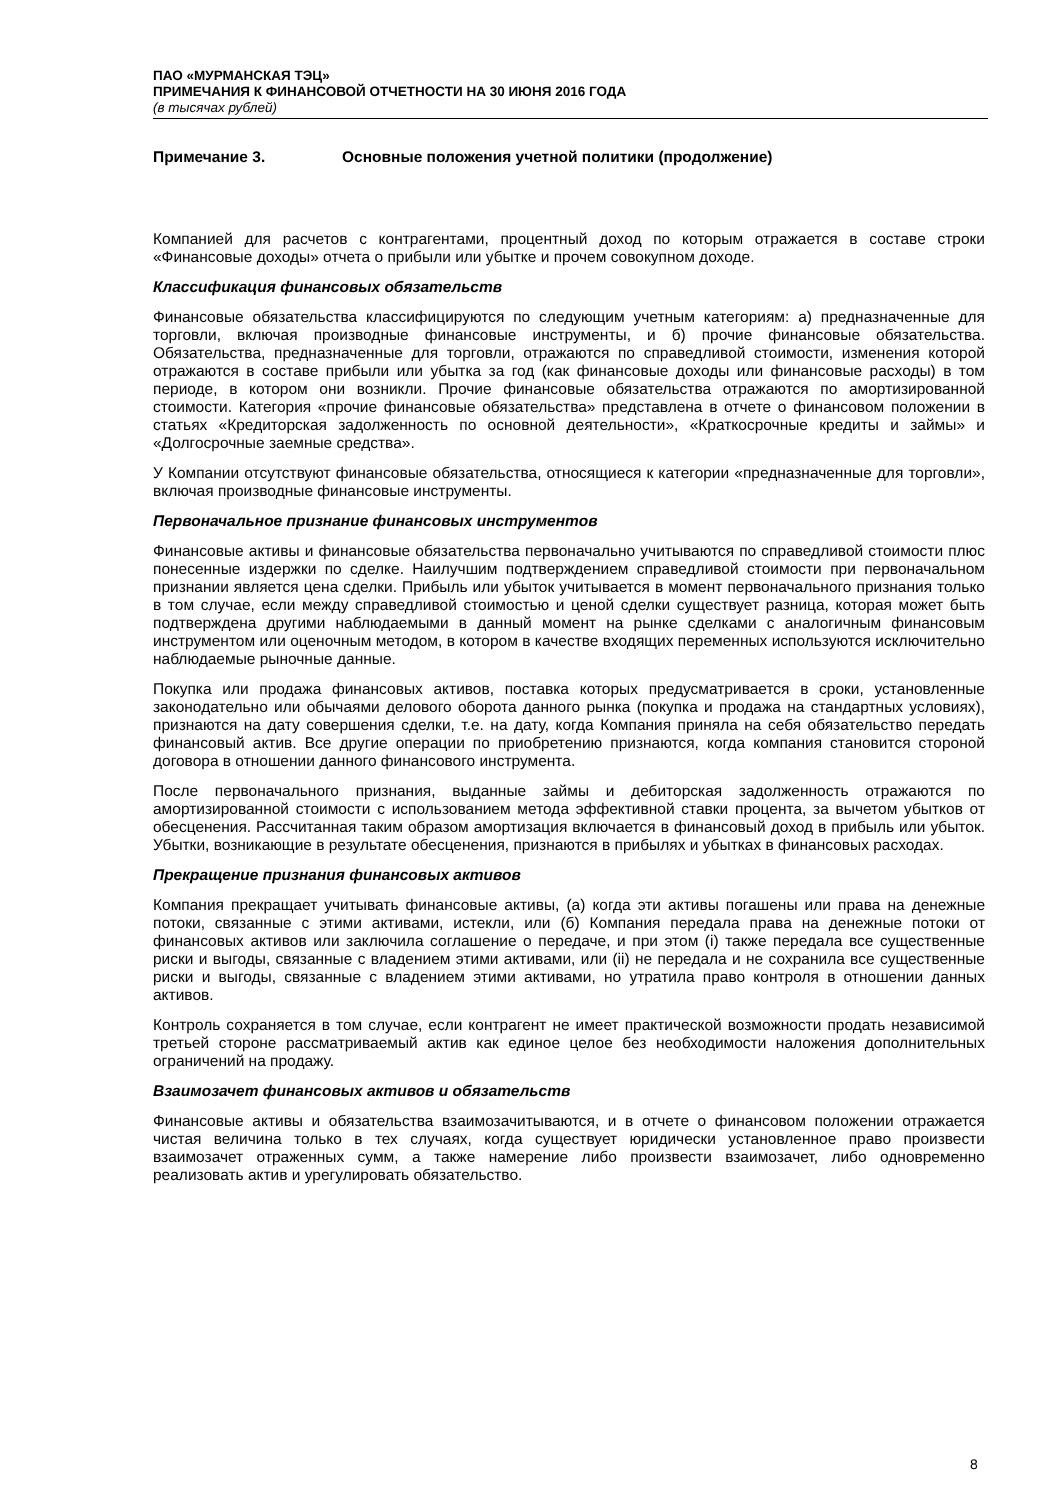ПАО «МУРМАНСКАЯ ТЭЦ»
ПРИМЕЧАНИЯ К ФИНАНСОВОЙ ОТЧЕТНОСТИ НА 30 ИЮНЯ 2016 ГОДА
(в тысячах рублей)
Примечание 3. Основные положения учетной политики (продолжение)
Компанией для расчетов с контрагентами, процентный доход по которым отражается в составе строки «Финансовые доходы» отчета о прибыли или убытке и прочем совокупном доходе.
Классификация финансовых обязательств
Финансовые обязательства классифицируются по следующим учетным категориям: а) предназначенные для торговли, включая производные финансовые инструменты, и б) прочие финансовые обязательства. Обязательства, предназначенные для торговли, отражаются по справедливой стоимости, изменения которой отражаются в составе прибыли или убытка за год (как финансовые доходы или финансовые расходы) в том периоде, в котором они возникли. Прочие финансовые обязательства отражаются по амортизированной стоимости. Категория «прочие финансовые обязательства» представлена в отчете о финансовом положении в статьях «Кредиторская задолженность по основной деятельности», «Краткосрочные кредиты и займы» и «Долгосрочные заемные средства».
У Компании отсутствуют финансовые обязательства, относящиеся к категории «предназначенные для торговли», включая производные финансовые инструменты.
Первоначальное признание финансовых инструментов
Финансовые активы и финансовые обязательства первоначально учитываются по справедливой стоимости плюс понесенные издержки по сделке. Наилучшим подтверждением справедливой стоимости при первоначальном признании является цена сделки. Прибыль или убыток учитывается в момент первоначального признания только в том случае, если между справедливой стоимостью и ценой сделки существует разница, которая может быть подтверждена другими наблюдаемыми в данный момент на рынке сделками с аналогичным финансовым инструментом или оценочным методом, в котором в качестве входящих переменных используются исключительно наблюдаемые рыночные данные.
Покупка или продажа финансовых активов, поставка которых предусматривается в сроки, установленные законодательно или обычаями делового оборота данного рынка (покупка и продажа на стандартных условиях), признаются на дату совершения сделки, т.е. на дату, когда Компания приняла на себя обязательство передать финансовый актив. Все другие операции по приобретению признаются, когда компания становится стороной договора в отношении данного финансового инструмента.
После первоначального признания, выданные займы и дебиторская задолженность отражаются по амортизированной стоимости с использованием метода эффективной ставки процента, за вычетом убытков от обесценения. Рассчитанная таким образом амортизация включается в финансовый доход в прибыль или убыток. Убытки, возникающие в результате обесценения, признаются в прибылях и убытках в финансовых расходах.
Прекращение признания финансовых активов
Компания прекращает учитывать финансовые активы, (а) когда эти активы погашены или права на денежные потоки, связанные с этими активами, истекли, или (б) Компания передала права на денежные потоки от финансовых активов или заключила соглашение о передаче, и при этом (i) также передала все существенные риски и выгоды, связанные с владением этими активами, или (ii) не передала и не сохранила все существенные риски и выгоды, связанные с владением этими активами, но утратила право контроля в отношении данных активов.
Контроль сохраняется в том случае, если контрагент не имеет практической возможности продать независимой третьей стороне рассматриваемый актив как единое целое без необходимости наложения дополнительных ограничений на продажу.
Взаимозачет финансовых активов и обязательств
Финансовые активы и обязательства взаимозачитываются, и в отчете о финансовом положении отражается чистая величина только в тех случаях, когда существует юридически установленное право произвести взаимозачет отраженных сумм, а также намерение либо произвести взаимозачет, либо одновременно реализовать актив и урегулировать обязательство.
8